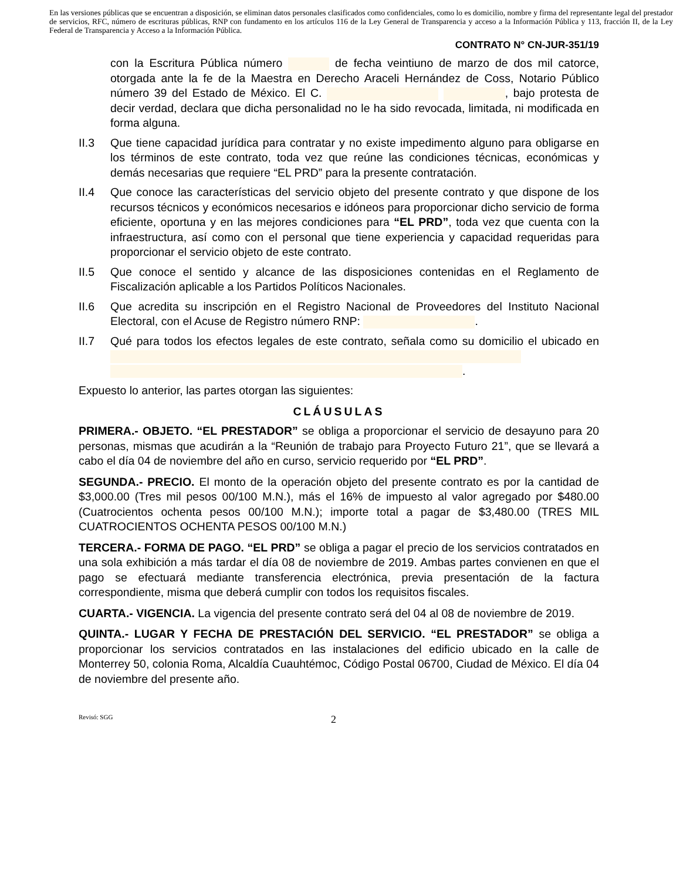En las versiones públicas que se encuentran a disposición, se eliminan datos personales clasificados como confidenciales, como lo es domicilio, nombre y firma del representante legal del prestador de servicios, RFC, número de escrituras públicas, RNP con fundamento en los artículos 116 de la Ley General de Transparencia y acceso a la Información Pública y 113, fracción II, de la Ley Federal de Transparencia y Acceso a la Información Pública.
CONTRATO N° CN-JUR-351/19
con la Escritura Pública número de fecha veintiuno de marzo de dos mil catorce, otorgada ante la fe de la Maestra en Derecho Araceli Hernández de Coss, Notario Público número 39 del Estado de México. El C. , bajo protesta de decir verdad, declara que dicha personalidad no le ha sido revocada, limitada, ni modificada en forma alguna.
II.3 Que tiene capacidad jurídica para contratar y no existe impedimento alguno para obligarse en los términos de este contrato, toda vez que reúne las condiciones técnicas, económicas y demás necesarias que requiere “EL PRD” para la presente contratación.
II.4 Que conoce las características del servicio objeto del presente contrato y que dispone de los recursos técnicos y económicos necesarios e idóneos para proporcionar dicho servicio de forma eficiente, oportuna y en las mejores condiciones para “EL PRD”, toda vez que cuenta con la infraestructura, así como con el personal que tiene experiencia y capacidad requeridas para proporcionar el servicio objeto de este contrato.
II.5 Que conoce el sentido y alcance de las disposiciones contenidas en el Reglamento de Fiscalización aplicable a los Partidos Políticos Nacionales.
II.6 Que acredita su inscripción en el Registro Nacional de Proveedores del Instituto Nacional Electoral, con el Acuse de Registro número RNP: .
II.7 Qué para todos los efectos legales de este contrato, señala como su domicilio el ubicado en .
Expuesto lo anterior, las partes otorgan las siguientes:
CLÁUSULAS
PRIMERA.- OBJETO. “EL PRESTADOR” se obliga a proporcionar el servicio de desayuno para 20 personas, mismas que acudirán a la “Reunión de trabajo para Proyecto Futuro 21”, que se llevará a cabo el día 04 de noviembre del año en curso, servicio requerido por “EL PRD”.
SEGUNDA.- PRECIO. El monto de la operación objeto del presente contrato es por la cantidad de $3,000.00 (Tres mil pesos 00/100 M.N.), más el 16% de impuesto al valor agregado por $480.00 (Cuatrocientos ochenta pesos 00/100 M.N.); importe total a pagar de $3,480.00 (TRES MIL CUATROCIENTOS OCHENTA PESOS 00/100 M.N.)
TERCERA.- FORMA DE PAGO. “EL PRD” se obliga a pagar el precio de los servicios contratados en una sola exhibición a más tardar el día 08 de noviembre de 2019. Ambas partes convienen en que el pago se efectuará mediante transferencia electrónica, previa presentación de la factura correspondiente, misma que deberá cumplir con todos los requisitos fiscales.
CUARTA.- VIGENCIA. La vigencia del presente contrato será del 04 al 08 de noviembre de 2019.
QUINTA.- LUGAR Y FECHA DE PRESTACIÓN DEL SERVICIO. “EL PRESTADOR” se obliga a proporcionar los servicios contratados en las instalaciones del edificio ubicado en la calle de Monterrey 50, colonia Roma, Alcaldía Cuauhtémoc, Código Postal 06700, Ciudad de México. El día 04 de noviembre del presente año.
Revisó: SGG 2